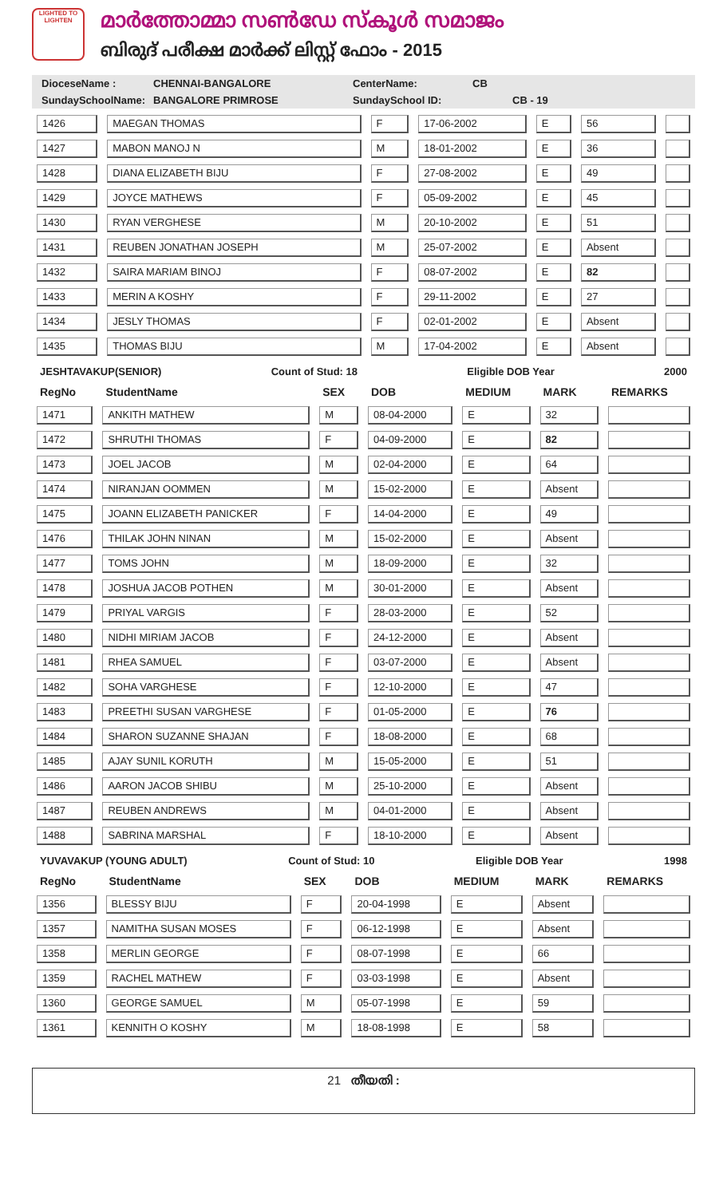LIGHTED TO LIGHTEN
മാർത്തോമ്മാ സൺഡേ സ്കൂൾ സമാജം
ബിരുദ് പരീക്ഷ മാർക്ക് ലിസ്റ്റ് ഫോം - 2015
DioceseName : CHENNAI-BANGALORE CenterName: CB
SundaySchoolName: BANGALORE PRIMROSE SundaySchool ID: CB - 19
| 1426 | MAEGAN THOMAS | F | 17-06-2002 | E | 56 | |
| 1427 | MABON MANOJ N | M | 18-01-2002 | E | 36 | |
| 1428 | DIANA ELIZABETH BIJU | F | 27-08-2002 | E | 49 | |
| 1429 | JOYCE MATHEWS | F | 05-09-2002 | E | 45 | |
| 1430 | RYAN VERGHESE | M | 20-10-2002 | E | 51 | |
| 1431 | REUBEN JONATHAN JOSEPH | M | 25-07-2002 | E | Absent | |
| 1432 | SAIRA MARIAM BINOJ | F | 08-07-2002 | E | 82 | |
| 1433 | MERIN A KOSHY | F | 29-11-2002 | E | 27 | |
| 1434 | JESLY THOMAS | F | 02-01-2002 | E | Absent | |
| 1435 | THOMAS BIJU | M | 17-04-2002 | E | Absent | |
JESHTAVAKUP(SENIOR) Count of Stud: 18 Eligible DOB Year 2000
| RegNo | StudentName | SEX | DOB | MEDIUM | MARK | REMARKS |
| --- | --- | --- | --- | --- | --- | --- |
| 1471 | ANKITH MATHEW | M | 08-04-2000 | E | 32 | |
| 1472 | SHRUTHI THOMAS | F | 04-09-2000 | E | 82 | |
| 1473 | JOEL JACOB | M | 02-04-2000 | E | 64 | |
| 1474 | NIRANJAN OOMMEN | M | 15-02-2000 | E | Absent | |
| 1475 | JOANN ELIZABETH PANICKER | F | 14-04-2000 | E | 49 | |
| 1476 | THILAK JOHN NINAN | M | 15-02-2000 | E | Absent | |
| 1477 | TOMS JOHN | M | 18-09-2000 | E | 32 | |
| 1478 | JOSHUA JACOB POTHEN | M | 30-01-2000 | E | Absent | |
| 1479 | PRIYAL VARGIS | F | 28-03-2000 | E | 52 | |
| 1480 | NIDHI MIRIAM JACOB | F | 24-12-2000 | E | Absent | |
| 1481 | RHEA SAMUEL | F | 03-07-2000 | E | Absent | |
| 1482 | SOHA VARGHESE | F | 12-10-2000 | E | 47 | |
| 1483 | PREETHI SUSAN VARGHESE | F | 01-05-2000 | E | 76 | |
| 1484 | SHARON SUZANNE SHAJAN | F | 18-08-2000 | E | 68 | |
| 1485 | AJAY SUNIL KORUTH | M | 15-05-2000 | E | 51 | |
| 1486 | AARON JACOB SHIBU | M | 25-10-2000 | E | Absent | |
| 1487 | REUBEN ANDREWS | M | 04-01-2000 | E | Absent | |
| 1488 | SABRINA MARSHAL | F | 18-10-2000 | E | Absent | |
YUVAVAKUP (YOUNG ADULT) Count of Stud: 10 Eligible DOB Year 1998
| RegNo | StudentName | SEX | DOB | MEDIUM | MARK | REMARKS |
| --- | --- | --- | --- | --- | --- | --- |
| 1356 | BLESSY BIJU | F | 20-04-1998 | E | Absent | |
| 1357 | NAMITHA SUSAN MOSES | F | 06-12-1998 | E | Absent | |
| 1358 | MERLIN GEORGE | F | 08-07-1998 | E | 66 | |
| 1359 | RACHEL MATHEW | F | 03-03-1998 | E | Absent | |
| 1360 | GEORGE SAMUEL | M | 05-07-1998 | E | 59 | |
| 1361 | KENNITH O KOSHY | M | 18-08-1998 | E | 58 | |
21 തീയതി :